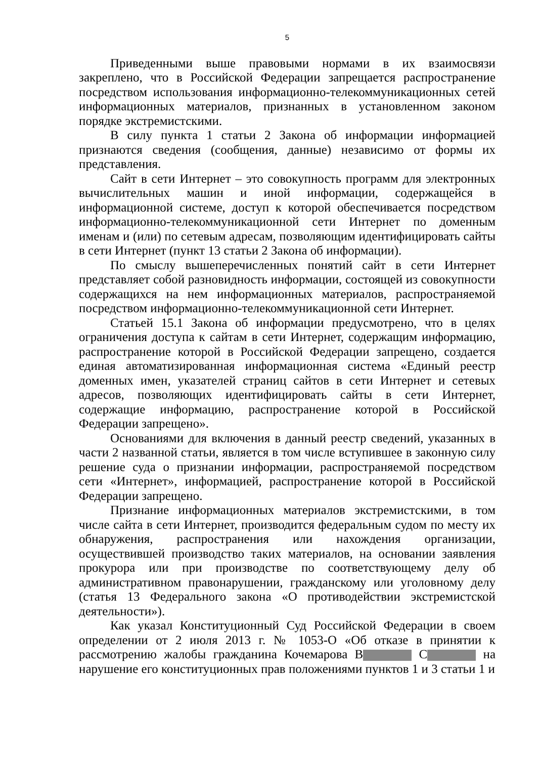5
Приведенными выше правовыми нормами в их взаимосвязи закреплено, что в Российской Федерации запрещается распространение посредством использования информационно-телекоммуникационных сетей информационных материалов, признанных в установленном законом порядке экстремистскими.
В силу пункта 1 статьи 2 Закона об информации информацией признаются сведения (сообщения, данные) независимо от формы их представления.
Сайт в сети Интернет – это совокупность программ для электронных вычислительных машин и иной информации, содержащейся в информационной системе, доступ к которой обеспечивается посредством информационно-телекоммуникационной сети Интернет по доменным именам и (или) по сетевым адресам, позволяющим идентифицировать сайты в сети Интернет (пункт 13 статьи 2 Закона об информации).
По смыслу вышеперечисленных понятий сайт в сети Интернет представляет собой разновидность информации, состоящей из совокупности содержащихся на нем информационных материалов, распространяемой посредством информационно-телекоммуникационной сети Интернет.
Статьей 15.1 Закона об информации предусмотрено, что в целях ограничения доступа к сайтам в сети Интернет, содержащим информацию, распространение которой в Российской Федерации запрещено, создается единая автоматизированная информационная система «Единый реестр доменных имен, указателей страниц сайтов в сети Интернет и сетевых адресов, позволяющих идентифицировать сайты в сети Интернет, содержащие информацию, распространение которой в Российской Федерации запрещено».
Основаниями для включения в данный реестр сведений, указанных в части 2 названной статьи, является в том числе вступившее в законную силу решение суда о признании информации, распространяемой посредством сети «Интернет», информацией, распространение которой в Российской Федерации запрещено.
Признание информационных материалов экстремистскими, в том числе сайта в сети Интернет, производится федеральным судом по месту их обнаружения, распространения или нахождения организации, осуществившей производство таких материалов, на основании заявления прокурора или при производстве по соответствующему делу об административном правонарушении, гражданскому или уголовному делу (статья 13 Федерального закона «О противодействии экстремистской деятельности»).
Как указал Конституционный Суд Российской Федерации в своем определении от 2 июля 2013 г. № 1053-О «Об отказе в принятии к рассмотрению жалобы гражданина Кочемарова В С на нарушение его конституционных прав положениями пунктов 1 и 3 статьи 1 и